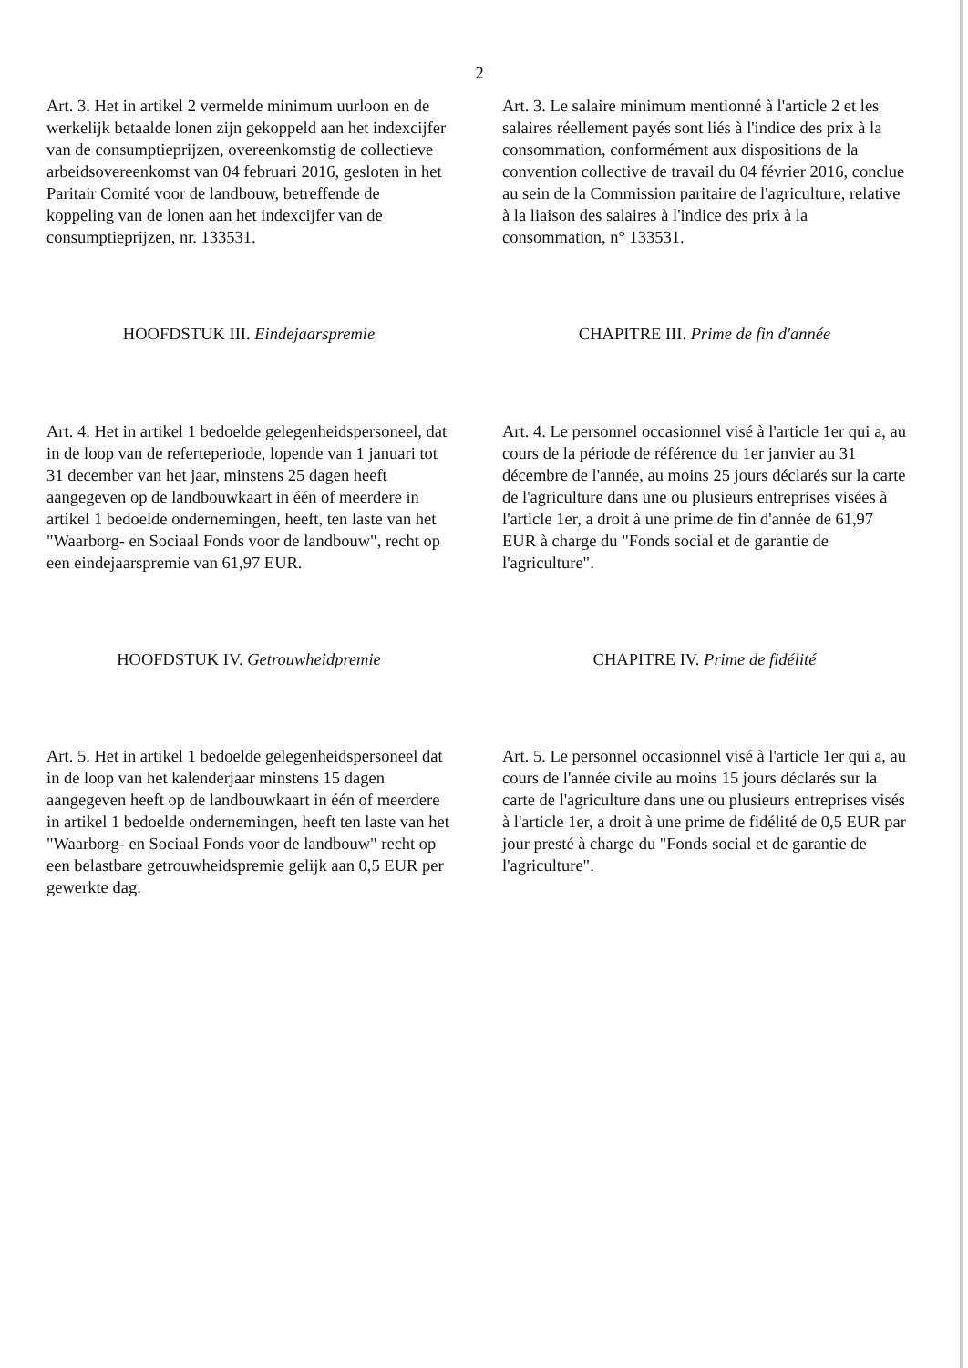2
Art. 3. Het in artikel 2 vermelde minimum uurloon en de werkelijk betaalde lonen zijn gekoppeld aan het indexcijfer van de consumptieprijzen, overeenkomstig de collectieve arbeidsovereenkomst van 04 februari 2016, gesloten in het Paritair Comité voor de landbouw, betreffende de koppeling van de lonen aan het indexcijfer van de consumptieprijzen, nr. 133531.
Art. 3. Le salaire minimum mentionné à l'article 2 et les salaires réellement payés sont liés à l'indice des prix à la consommation, conformément aux dispositions de la convention collective de travail du 04 février 2016, conclue au sein de la Commission paritaire de l'agriculture, relative à la liaison des salaires à l'indice des prix à la consommation, n° 133531.
HOOFDSTUK III. Eindejaarspremie CHAPITRE III. Prime de fin d'année
Art. 4. Het in artikel 1 bedoelde gelegenheidspersoneel, dat in de loop van de referteperiode, lopende van 1 januari tot 31 december van het jaar, minstens 25 dagen heeft aangegeven op de landbouwkaart in één of meerdere in artikel 1 bedoelde ondernemingen, heeft, ten laste van het "Waarborg- en Sociaal Fonds voor de landbouw", recht op een eindejaarspremie van 61,97 EUR.
Art. 4. Le personnel occasionnel visé à l'article 1er qui a, au cours de la période de référence du 1er janvier au 31 décembre de l'année, au moins 25 jours déclarés sur la carte de l'agriculture dans une ou plusieurs entreprises visées à l'article 1er, a droit à une prime de fin d'année de 61,97 EUR à charge du "Fonds social et de garantie de l'agriculture".
HOOFDSTUK IV. Getrouwheidpremie CHAPITRE IV. Prime de fidélité
Art. 5. Het in artikel 1 bedoelde gelegenheidspersoneel dat in de loop van het kalenderjaar minstens 15 dagen aangegeven heeft op de landbouwkaart in één of meerdere in artikel 1 bedoelde ondernemingen, heeft ten laste van het "Waarborg- en Sociaal Fonds voor de landbouw" recht op een belastbare getrouwheidspremie gelijk aan 0,5 EUR per gewerkte dag.
Art. 5. Le personnel occasionnel visé à l'article 1er qui a, au cours de l'année civile au moins 15 jours déclarés sur la carte de l'agriculture dans une ou plusieurs entreprises visés à l'article 1er, a droit à une prime de fidélité de 0,5 EUR par jour presté à charge du "Fonds social et de garantie de l'agriculture".